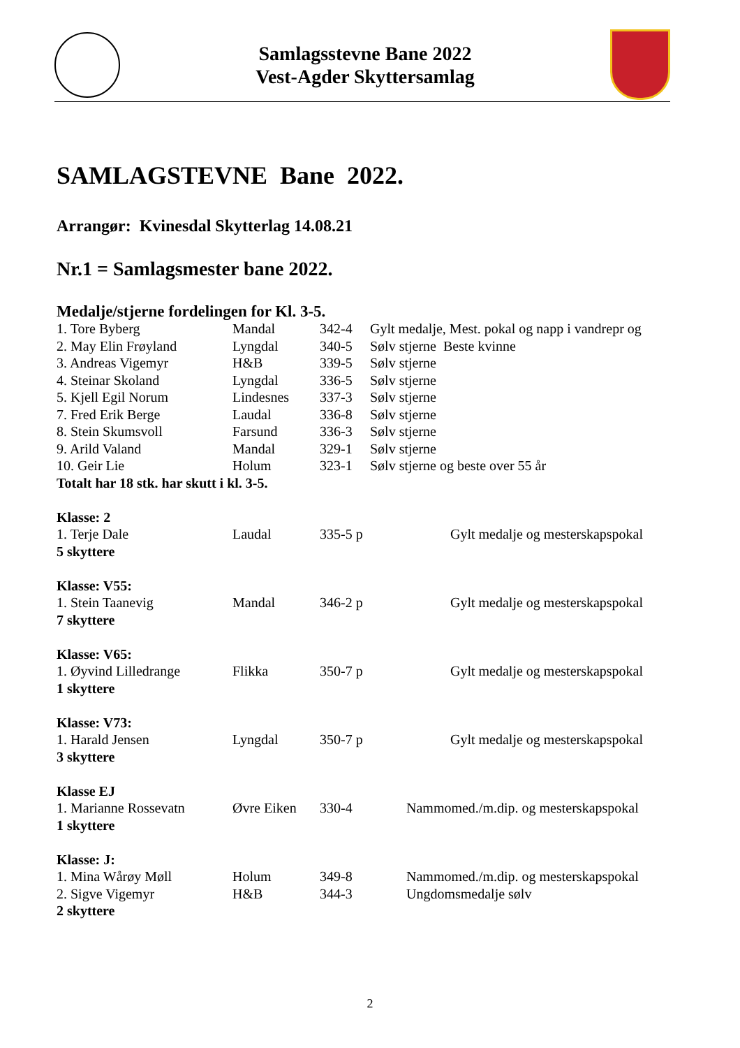Samlagsstevne Bane 2022
Vest-Agder Skyttersamlag
SAMLAGSTEVNE Bane 2022.
Arrangør: Kvinesdal Skytterlag 14.08.21
Nr.1 = Samlagsmester bane 2022.
| Medalje/stjerne fordelingen for Kl. 3-5. | | | |
| 1. Tore Byberg | Mandal | 342-4 | Gylt medalje, Mest. pokal og napp i vandrepr og |
| 2. May Elin Frøyland | Lyngdal | 340-5 | Sølv stjerne Beste kvinne |
| 3. Andreas Vigemyr | H&B | 339-5 | Sølv stjerne |
| 4. Steinar Skoland | Lyngdal | 336-5 | Sølv stjerne |
| 5. Kjell Egil Norum | Lindesnes | 337-3 | Sølv stjerne |
| 7. Fred Erik Berge | Laudal | 336-8 | Sølv stjerne |
| 8. Stein Skumsvoll | Farsund | 336-3 | Sølv stjerne |
| 9. Arild Valand | Mandal | 329-1 | Sølv stjerne |
| 10. Geir Lie | Holum | 323-1 | Sølv stjerne og beste over 55 år |
| Totalt har 18 stk. har skutt i kl. 3-5. | | | |
| Klasse: 2 | | | |
| 1. Terje Dale | Laudal | 335-5 p | Gylt medalje og mesterskapspokal |
| 5 skyttere | | | |
| Klasse: V55: | | | |
| 1. Stein Taanevig | Mandal | 346-2 p | Gylt medalje og mesterskapspokal |
| 7 skyttere | | | |
| Klasse: V65: | | | |
| 1. Øyvind Lilledrange | Flikka | 350-7 p | Gylt medalje og mesterskapspokal |
| 1 skyttere | | | |
| Klasse: V73: | | | |
| 1. Harald Jensen | Lyngdal | 350-7 p | Gylt medalje og mesterskapspokal |
| 3 skyttere | | | |
| Klasse EJ | | | |
| 1. Marianne Rossevatn | Øvre Eiken | 330-4 | Nammomed./m.dip. og mesterskapspokal |
| 1 skyttere | | | |
| Klasse: J: | | | |
| 1. Mina Wårøy Møll | Holum | 349-8 | Nammomed./m.dip. og mesterskapspokal |
| 2. Sigve Vigemyr | H&B | 344-3 | Ungdomsmedalje sølv |
| 2 skyttere | | | |
2